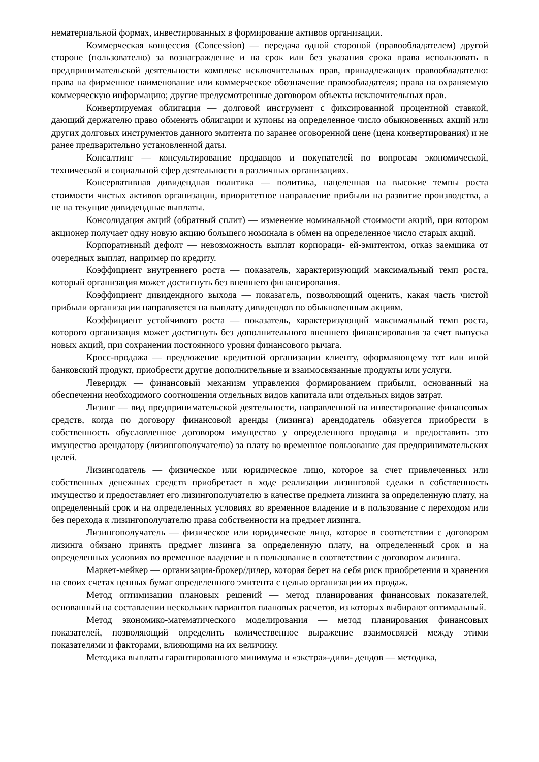нематериальной формах, инвестированных в формирование активов организации.
Коммерческая концессия (Concession) — передача одной стороной (правообладателем) другой стороне (пользователю) за вознаграждение и на срок или без указания срока права использовать в предпринимательской деятельности комплекс исключительных прав, принадлежащих правообладателю: права на фирменное наименование или коммерческое обозначение правообладателя; права на охраняемую коммерческую информацию; другие предусмотренные договором объекты исключительных прав.
Конвертируемая облигация — долговой инструмент с фиксированной процентной ставкой, дающий держателю право обменять облигации и купоны на определенное число обыкновенных акций или других долговых инструментов данного эмитента по заранее оговоренной цене (цена конвертирования) и не ранее предварительно установленной даты.
Консалтинг — консультирование продавцов и покупателей по вопросам экономической, технической и социальной сфер деятельности в различных организациях.
Консервативная дивидендная политика — политика, нацеленная на высокие темпы роста стоимости чистых активов организации, приоритетное направление прибыли на развитие производства, а не на текущие дивидендные выплаты.
Консолидация акций (обратный сплит) — изменение номинальной стоимости акций, при котором акционер получает одну новую акцию большего номинала в обмен на определенное число старых акций.
Корпоративный дефолт — невозможность выплат корпораци- ей-эмитентом, отказ заемщика от очередных выплат, например по кредиту.
Коэффициент внутреннего роста — показатель, характеризующий максимальный темп роста, который организация может достигнуть без внешнего финансирования.
Коэффициент дивидендного выхода — показатель, позволяющий оценить, какая часть чистой прибыли организации направляется на выплату дивидендов по обыкновенным акциям.
Коэффициент устойчивого роста — показатель, характеризующий максимальный темп роста, которого организация может достигнуть без дополнительного внешнего финансирования за счет выпуска новых акций, при сохранении постоянного уровня финансового рычага.
Кросс-продажа — предложение кредитной организации клиенту, оформляющему тот или иной банковский продукт, приобрести другие дополнительные и взаимосвязанные продукты или услуги.
Леверидж — финансовый механизм управления формированием прибыли, основанный на обеспечении необходимого соотношения отдельных видов капитала или отдельных видов затрат.
Лизинг — вид предпринимательской деятельности, направленной на инвестирование финансовых средств, когда по договору финансовой аренды (лизинга) арендодатель обязуется приобрести в собственность обусловленное договором имущество у определенного продавца и предоставить это имущество арендатору (лизингополучателю) за плату во временное пользование для предпринимательских целей.
Лизингодатель — физическое или юридическое лицо, которое за счет привлеченных или собственных денежных средств приобретает в ходе реализации лизинговой сделки в собственность имущество и предоставляет его лизингополучателю в качестве предмета лизинга за определенную плату, на определенный срок и на определенных условиях во временное владение и в пользование с переходом или без перехода к лизингополучателю права собственности на предмет лизинга.
Лизингополучатель — физическое или юридическое лицо, которое в соответствии с договором лизинга обязано принять предмет лизинга за определенную плату, на определенный срок и на определенных условиях во временное владение и в пользование в соответствии с договором лизинга.
Маркет-мейкер — организация-брокер/дилер, которая берет на себя риск приобретения и хранения на своих счетах ценных бумаг определенного эмитента с целью организации их продаж.
Метод оптимизации плановых решений — метод планирования финансовых показателей, основанный на составлении нескольких вариантов плановых расчетов, из которых выбирают оптимальный.
Метод экономико-математического моделирования — метод планирования финансовых показателей, позволяющий определить количественное выражение взаимосвязей между этими показателями и факторами, влияющими на их величину.
Методика выплаты гарантированного минимума и «экстра»-диви- дендов — методика,